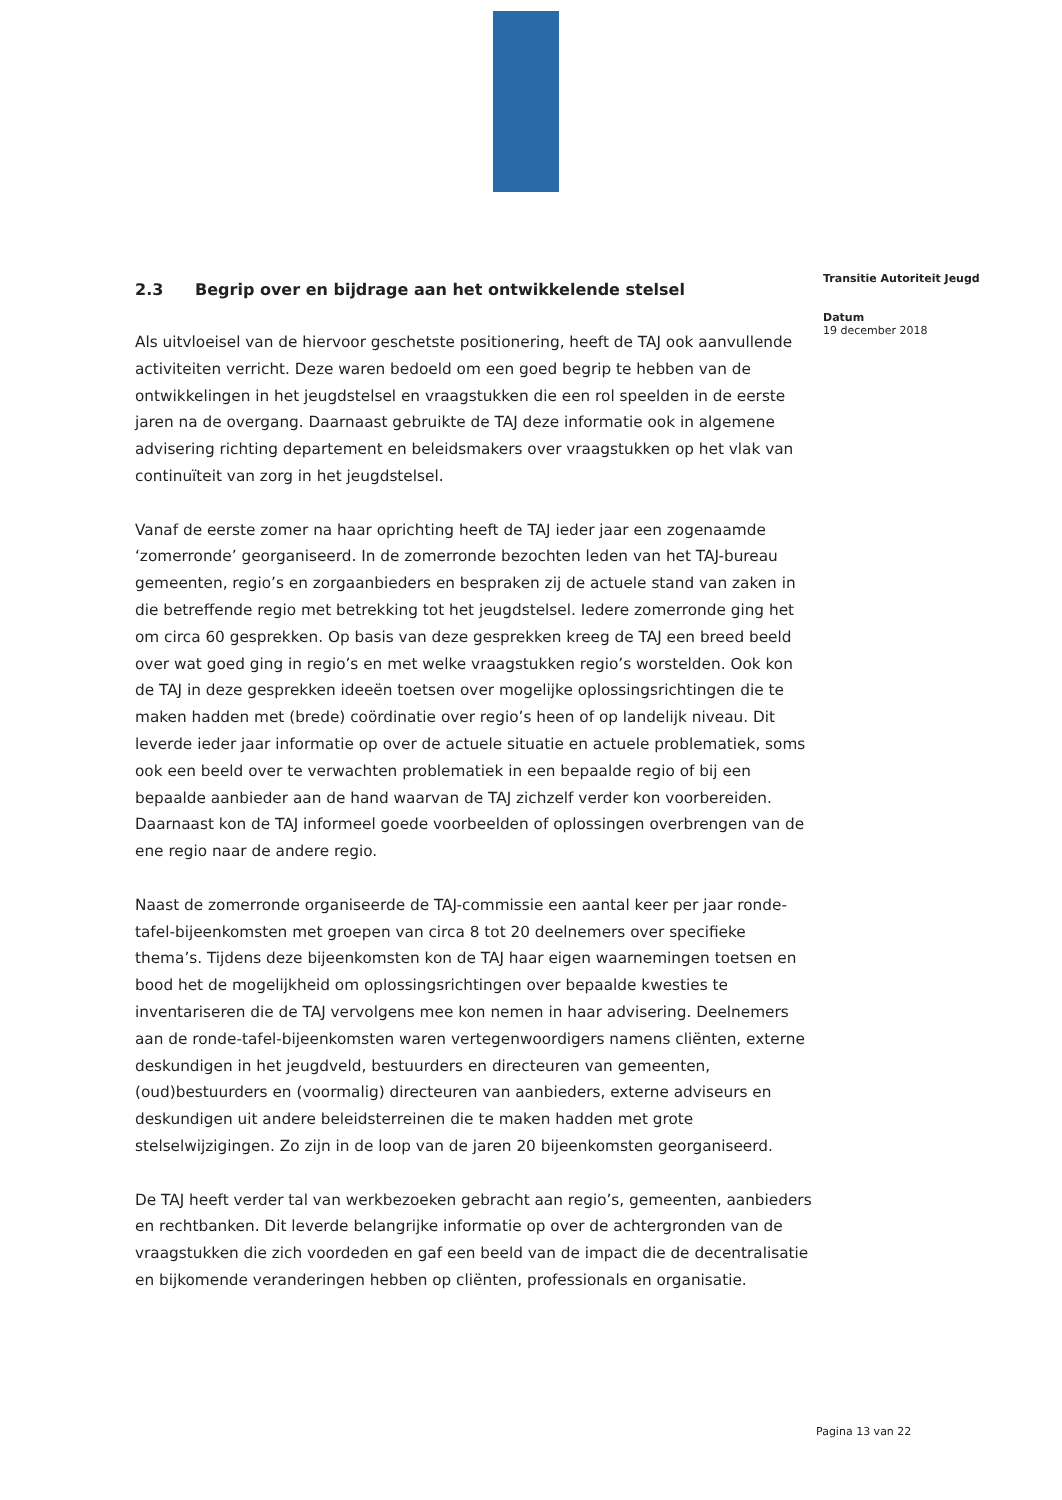2.3 Begrip over en bijdrage aan het ontwikkelende stelsel
Als uitvloeisel van de hiervoor geschetste positionering, heeft de TAJ ook aanvullende activiteiten verricht. Deze waren bedoeld om een goed begrip te hebben van de ontwikkelingen in het jeugdstelsel en vraagstukken die een rol speelden in de eerste jaren na de overgang. Daarnaast gebruikte de TAJ deze informatie ook in algemene advisering richting departement en beleidsmakers over vraagstukken op het vlak van continuïteit van zorg in het jeugdstelsel.
Vanaf de eerste zomer na haar oprichting heeft de TAJ ieder jaar een zogenaamde ‘zomerronde’ georganiseerd. In de zomerronde bezochten leden van het TAJ-bureau gemeenten, regio’s en zorgaanbieders en bespraken zij de actuele stand van zaken in die betreffende regio met betrekking tot het jeugdstelsel. Iedere zomerronde ging het om circa 60 gesprekken. Op basis van deze gesprekken kreeg de TAJ een breed beeld over wat goed ging in regio’s en met welke vraagstukken regio’s worstelden. Ook kon de TAJ in deze gesprekken ideeën toetsen over mogelijke oplossingsrichtingen die te maken hadden met (brede) coördinatie over regio’s heen of op landelijk niveau. Dit leverde ieder jaar informatie op over de actuele situatie en actuele problematiek, soms ook een beeld over te verwachten problematiek in een bepaalde regio of bij een bepaalde aanbieder aan de hand waarvan de TAJ zichzelf verder kon voorbereiden. Daarnaast kon de TAJ informeel goede voorbeelden of oplossingen overbrengen van de ene regio naar de andere regio.
Naast de zomerronde organiseerde de TAJ-commissie een aantal keer per jaar ronde-tafel-bijeenkomsten met groepen van circa 8 tot 20 deelnemers over specifieke thema’s. Tijdens deze bijeenkomsten kon de TAJ haar eigen waarnemingen toetsen en bood het de mogelijkheid om oplossingsrichtingen over bepaalde kwesties te inventariseren die de TAJ vervolgens mee kon nemen in haar advisering. Deelnemers aan de ronde-tafel-bijeenkomsten waren vertegenwoordigers namens cliënten, externe deskundigen in het jeugdveld, bestuurders en directeuren van gemeenten, (oud)bestuurders en (voormalig) directeuren van aanbieders, externe adviseurs en deskundigen uit andere beleidsterreinen die te maken hadden met grote stelselwijzigingen. Zo zijn in de loop van de jaren 20 bijeenkomsten georganiseerd.
De TAJ heeft verder tal van werkbezoeken gebracht aan regio’s, gemeenten, aanbieders en rechtbanken. Dit leverde belangrijke informatie op over de achtergronden van de vraagstukken die zich voordeden en gaf een beeld van de impact die de decentralisatie en bijkomende veranderingen hebben op cliënten, professionals en organisatie.
Transitie Autoriteit Jeugd
Datum
19 december 2018
Pagina 13 van 22